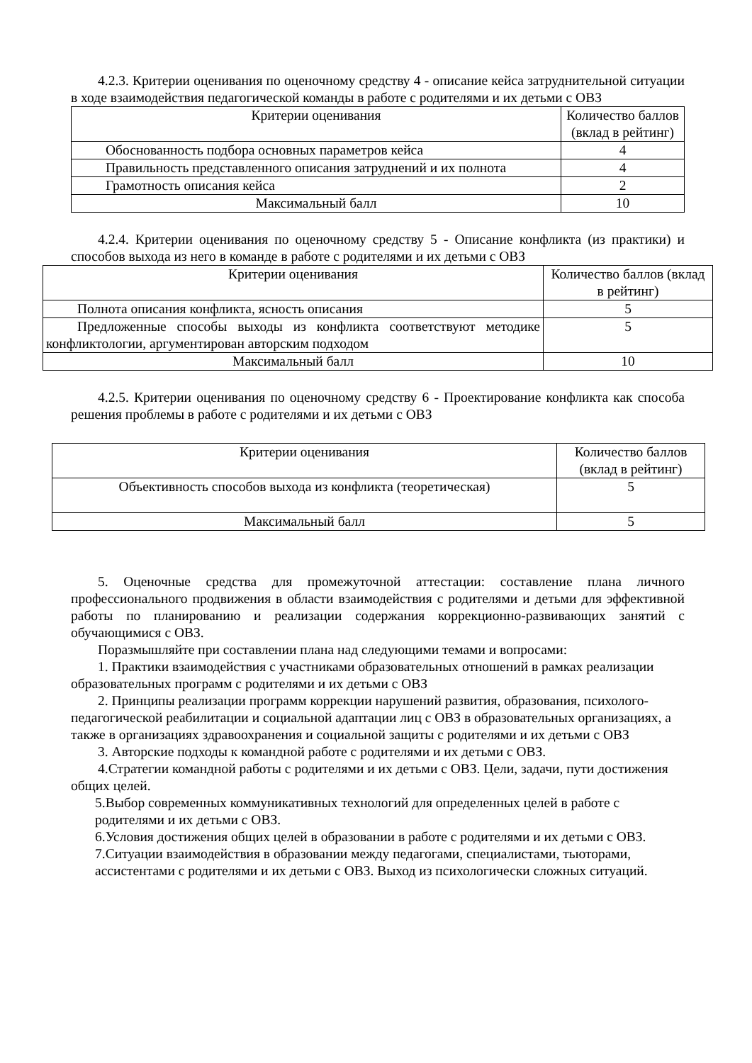4.2.3. Критерии оценивания по оценочному средству 4 - описание кейса затруднительной ситуации в ходе взаимодействия педагогической команды в работе с родителями и их детьми с ОВЗ
| Критерии оценивания | Количество баллов (вклад в рейтинг) |
| Обоснованность подбора основных параметров кейса | 4 |
| Правильность представленного описания затруднений и их полнота | 4 |
| Грамотность описания кейса | 2 |
| Максимальный балл | 10 |
4.2.4. Критерии оценивания по оценочному средству 5 - Описание конфликта (из практики) и способов выхода из него в команде в работе с родителями и их детьми с ОВЗ
| Критерии оценивания | Количество баллов (вклад в рейтинг) |
| Полнота описания конфликта, ясность описания | 5 |
| Предложенные способы выходы из конфликта соответствуют методике конфликтологии, аргументирован авторским подходом | 5 |
| Максимальный балл | 10 |
4.2.5. Критерии оценивания по оценочному средству 6 - Проектирование конфликта как способа решения проблемы в работе с родителями и их детьми с ОВЗ
| Критерии оценивания | Количество баллов (вклад в рейтинг) |
| Объективность способов выхода из конфликта (теоретическая) | 5 |
| Максимальный балл | 5 |
5. Оценочные средства для промежуточной аттестации: составление плана личного профессионального продвижения в области взаимодействия с родителями и детьми для эффективной работы по планированию и реализации содержания коррекционно-развивающих занятий с обучающимися с ОВЗ.
Поразмышляйте при составлении плана над следующими темами и вопросами:
1. Практики взаимодействия с участниками образовательных отношений в рамках реализации образовательных программ с родителями и их детьми с ОВЗ
2. Принципы реализации программ коррекции нарушений развития, образования, психолого-педагогической реабилитации и социальной адаптации лиц с ОВЗ в образовательных организациях, а также в организациях здравоохранения и социальной защиты с родителями и их детьми с ОВЗ
3. Авторские подходы к командной работе с родителями и их детьми с ОВЗ.
4.Стратегии командной работы с родителями и их детьми с ОВЗ. Цели, задачи, пути достижения общих целей.
5.Выбор современных коммуникативных технологий для определенных целей в работе с родителями и их детьми с ОВЗ.
6.Условия достижения общих целей в образовании в работе с родителями и их детьми с ОВЗ.
7.Ситуации взаимодействия в образовании между педагогами, специалистами, тьюторами, ассистентами с родителями и их детьми с ОВЗ. Выход из психологически сложных ситуаций.